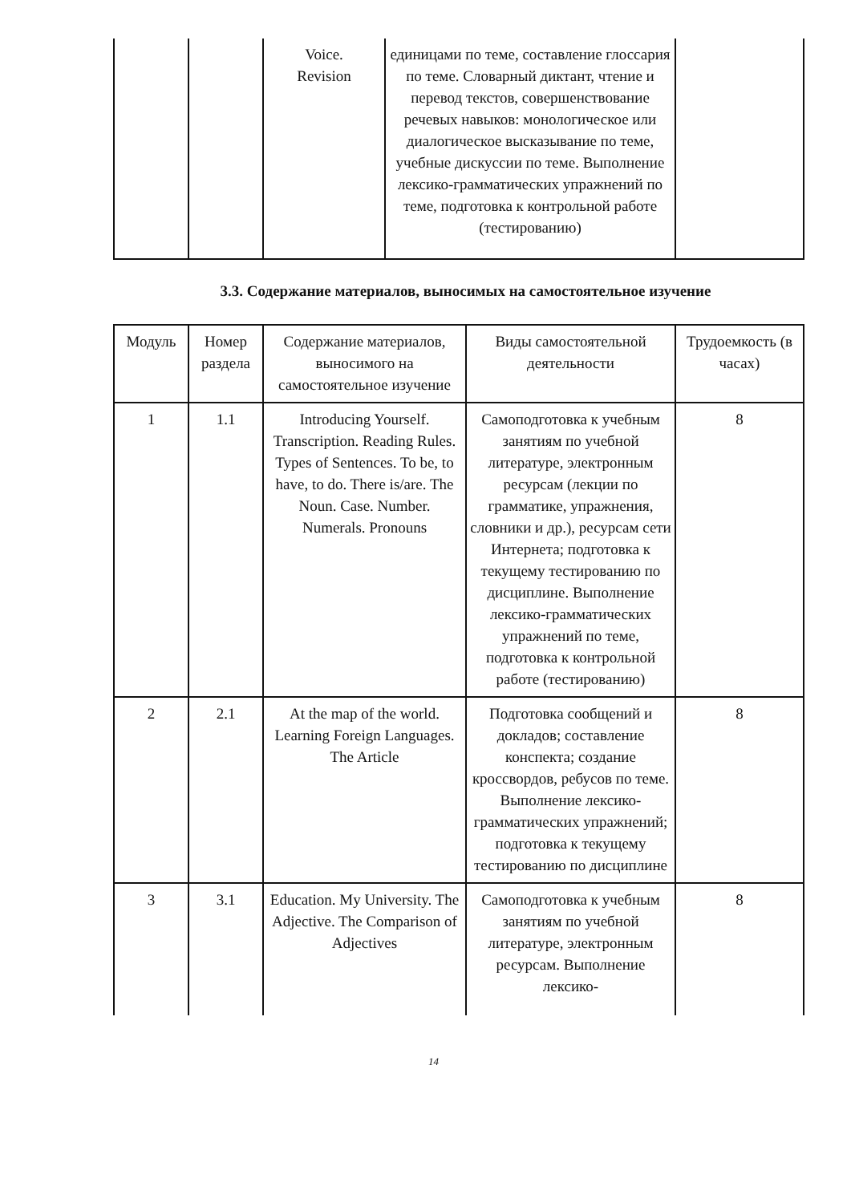| | | Voice. Revision | единицами по теме, составление глоссария по теме. Словарный диктант, чтение и перевод текстов, совершенствование речевых навыков: монологическое или диалогическое высказывание по теме, учебные дискуссии по теме. Выполнение лексико-грамматических упражнений по теме, подготовка к контрольной работе (тестированию) | |
3.3. Содержание материалов, выносимых на самостоятельное изучение
| Модуль | Номер раздела | Содержание материалов, выносимого на самостоятельное изучение | Виды самостоятельной деятельности | Трудоемкость (в часах) |
| --- | --- | --- | --- | --- |
| 1 | 1.1 | Introducing Yourself. Transcription. Reading Rules. Types of Sentences. To be, to have, to do. There is/are. The Noun. Case. Number. Numerals. Pronouns | Самоподготовка к учебным занятиям по учебной литературе, электронным ресурсам (лекции по грамматике, упражнения, словники и др.), ресурсам сети Интернета; подготовка к текущему тестированию по дисциплине. Выполнение лексико-грамматических упражнений по теме, подготовка к контрольной работе (тестированию) | 8 |
| 2 | 2.1 | At the map of the world. Learning Foreign Languages. The Article | Подготовка сообщений и докладов; составление конспекта; создание кроссвордов, ребусов по теме. Выполнение лексико-грамматических упражнений; подготовка к текущему тестированию по дисциплине | 8 |
| 3 | 3.1 | Education. My University. The Adjective. The Comparison of Adjectives | Самоподготовка к учебным занятиям по учебной литературе, электронным ресурсам. Выполнение лексико- | 8 |
14